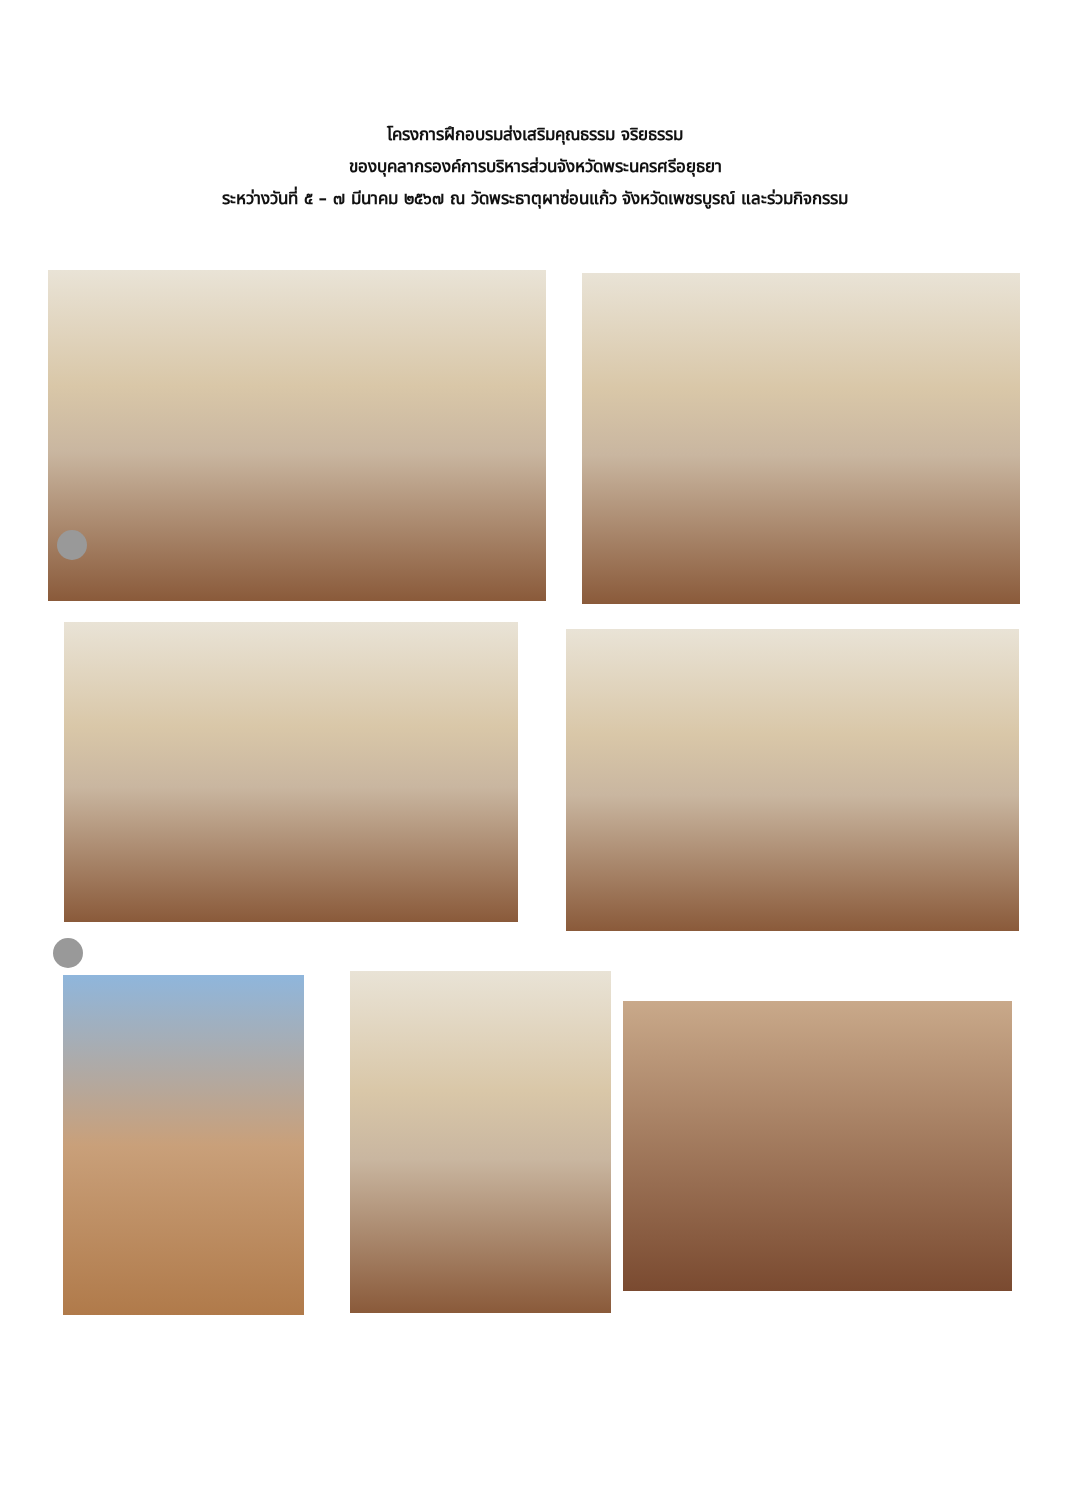โครงการฝึกอบรมส่งเสริมคุณธรรม จริยธรรม
ของบุคลากรองค์การบริหารส่วนจังหวัดพระนครศรีอยุธยา
ระหว่างวันที่ ๕ – ๗ มีนาคม ๒๕๖๗ ณ วัดพระธาตุผาซ่อนแก้ว จังหวัดเพชรบูรณ์ และร่วมกิจกรรม